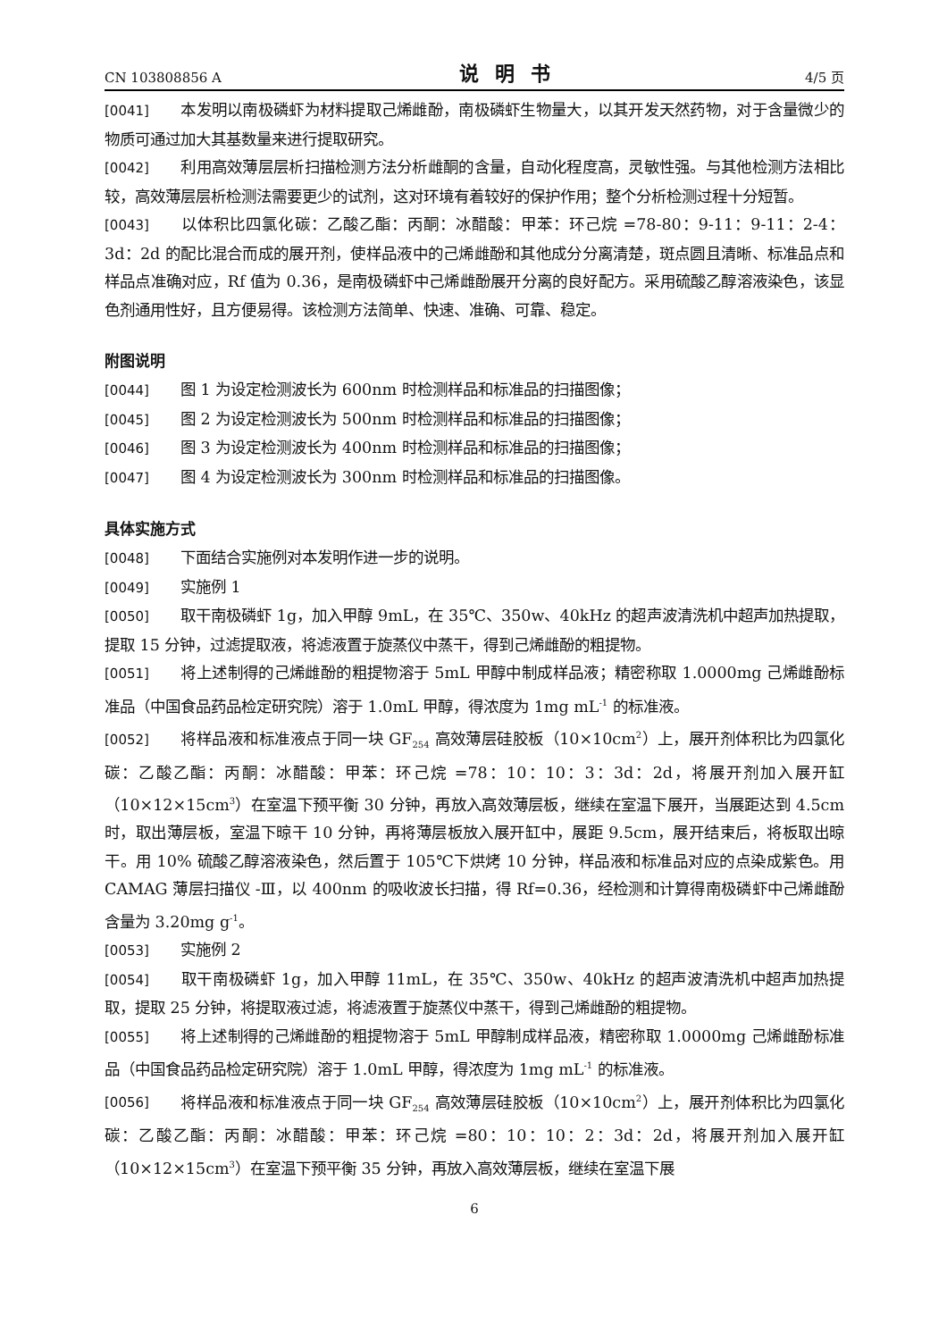CN 103808856 A 说明书 4/5 页
[0041] 本发明以南极磷虾为材料提取己烯雌酚，南极磷虾生物量大，以其开发天然药物，对于含量微少的物质可通过加大其基数量来进行提取研究。
[0042] 利用高效薄层层析扫描检测方法分析雌酮的含量，自动化程度高，灵敏性强。与其他检测方法相比较，高效薄层层析检测法需要更少的试剂，这对环境有着较好的保护作用；整个分析检测过程十分短暂。
[0043] 以体积比四氯化碳：乙酸乙酯：丙酮：冰醋酸：甲苯：环己烷 =78-80：9-11：9-11：2-4：3d：2d 的配比混合而成的展开剂，使样品液中的己烯雌酚和其他成分分离清楚，斑点圆且清晰、标准品点和样品点准确对应，Rf 值为 0.36，是南极磷虾中己烯雌酚展开分离的良好配方。采用硫酸乙醇溶液染色，该显色剂通用性好，且方便易得。该检测方法简单、快速、准确、可靠、稳定。
附图说明
[0044] 图 1 为设定检测波长为 600nm 时检测样品和标准品的扫描图像；
[0045] 图 2 为设定检测波长为 500nm 时检测样品和标准品的扫描图像；
[0046] 图 3 为设定检测波长为 400nm 时检测样品和标准品的扫描图像；
[0047] 图 4 为设定检测波长为 300nm 时检测样品和标准品的扫描图像。
具体实施方式
[0048] 下面结合实施例对本发明作进一步的说明。
[0049] 实施例 1
[0050] 取干南极磷虾 1g，加入甲醇 9mL，在 35℃、350w、40kHz 的超声波清洗机中超声加热提取，提取 15 分钟，过滤提取液，将滤液置于旋蒸仪中蒸干，得到己烯雌酚的粗提物。
[0051] 将上述制得的己烯雌酚的粗提物溶于 5mL 甲醇中制成样品液；精密称取 1.0000mg 己烯雌酚标准品（中国食品药品检定研究院）溶于 1.0mL 甲醇，得浓度为 1mg mL<sup>-1</sup> 的标准液。
[0052] 将样品液和标准液点于同一块 GF<sub>254</sub> 高效薄层硅胶板（10×10cm<sup>2</sup>）上，展开剂体积比为四氯化碳：乙酸乙酯：丙酮：冰醋酸：甲苯：环己烷 =78：10：10：3：3d：2d，将展开剂加入展开缸（10×12×15cm<sup>3</sup>）在室温下预平衡 30 分钟，再放入高效薄层板，继续在室温下展开，当展距达到 4.5cm 时，取出薄层板，室温下晾干 10 分钟，再将薄层板放入展开缸中，展距 9.5cm，展开结束后，将板取出晾干。用 10% 硫酸乙醇溶液染色，然后置于 105℃下烘烤 10 分钟，样品液和标准品对应的点染成紫色。用 CAMAG 薄层扫描仪 -Ⅲ，以 400nm 的吸收波长扫描，得 Rf=0.36，经检测和计算得南极磷虾中己烯雌酚含量为 3.20mg g<sup>-1</sup>。
[0053] 实施例 2
[0054] 取干南极磷虾 1g，加入甲醇 11mL，在 35℃、350w、40kHz 的超声波清洗机中超声加热提取，提取 25 分钟，将提取液过滤，将滤液置于旋蒸仪中蒸干，得到己烯雌酚的粗提物。
[0055] 将上述制得的己烯雌酚的粗提物溶于 5mL 甲醇制成样品液，精密称取 1.0000mg 己烯雌酚标准品（中国食品药品检定研究院）溶于 1.0mL 甲醇，得浓度为 1mg mL<sup>-1</sup> 的标准液。
[0056] 将样品液和标准液点于同一块 GF<sub>254</sub> 高效薄层硅胶板（10×10cm<sup>2</sup>）上，展开剂体积比为四氯化碳：乙酸乙酯：丙酮：冰醋酸：甲苯：环己烷 =80：10：10：2：3d：2d，将展开剂加入展开缸（10×12×15cm<sup>3</sup>）在室温下预平衡 35 分钟，再放入高效薄层板，继续在室温下展
6